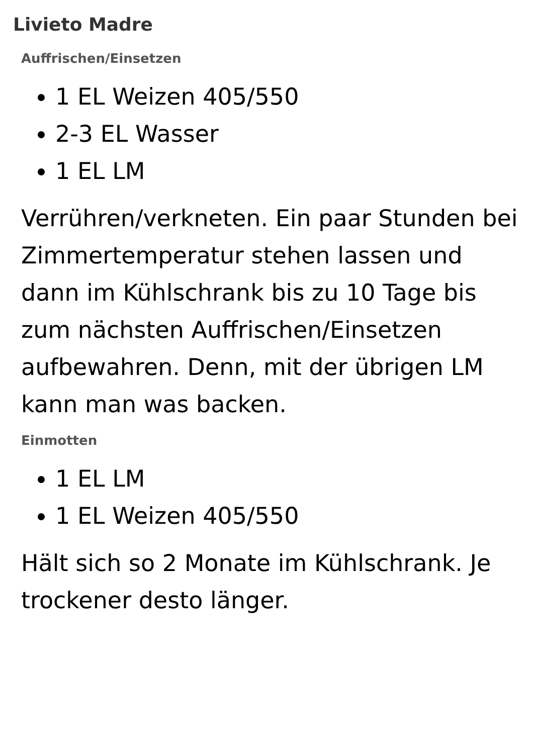Livieto Madre
Auffrischen/Einsetzen
1 EL Weizen 405/550
2-3 EL Wasser
1 EL LM
Verrühren/verkneten. Ein paar Stunden bei Zimmertemperatur stehen lassen und dann im Kühlschrank bis zu 10 Tage bis zum nächsten Auffrischen/Einsetzen aufbewahren. Denn, mit der übrigen LM kann man was backen.
Einmotten
1 EL LM
1 EL Weizen 405/550
Hält sich so 2 Monate im Kühlschrank. Je trockener desto länger.